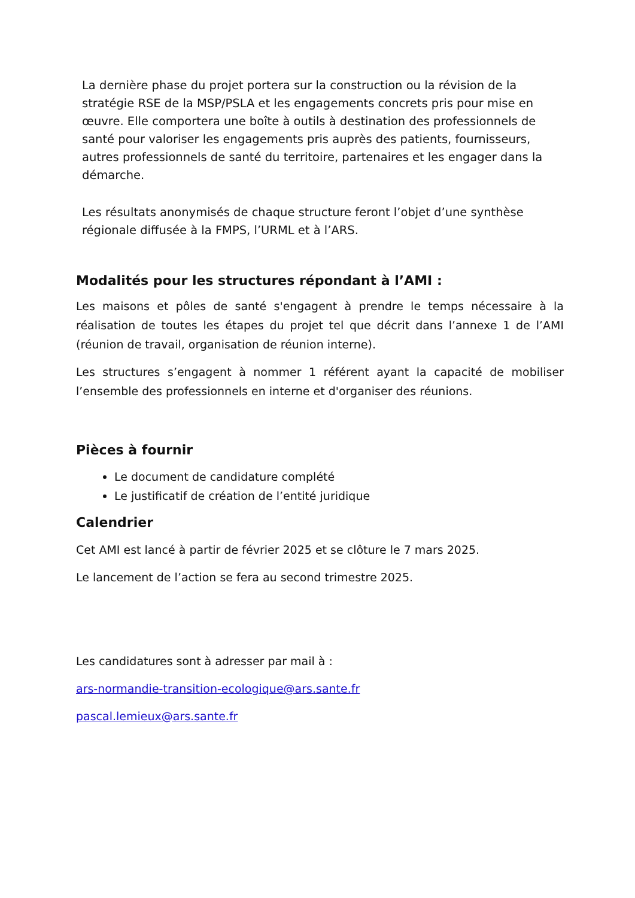La dernière phase du projet portera sur la construction ou la révision de la stratégie RSE de la MSP/PSLA et les engagements concrets pris pour mise en œuvre. Elle comportera une boîte à outils à destination des professionnels de santé pour valoriser les engagements pris auprès des patients, fournisseurs, autres professionnels de santé du territoire, partenaires et les engager dans la démarche.
Les résultats anonymisés de chaque structure feront l’objet d’une synthèse régionale diffusée à la FMPS, l’URML et à l’ARS.
Modalités pour les structures répondant à l’AMI :
Les maisons et pôles de santé s'engagent à prendre le temps nécessaire à la réalisation de toutes les étapes du projet tel que décrit dans l’annexe 1 de l’AMI (réunion de travail, organisation de réunion interne).
Les structures s’engagent à nommer 1 référent ayant la capacité de mobiliser l’ensemble des professionnels en interne et d'organiser des réunions.
Pièces à fournir
Le document de candidature complété
Le justificatif de création de l’entité juridique
Calendrier
Cet AMI est lancé à partir de février 2025 et se clôture le 7 mars 2025.
Le lancement de l’action se fera au second trimestre 2025.
Les candidatures sont à adresser par mail à :
ars-normandie-transition-ecologique@ars.sante.fr
pascal.lemieux@ars.sante.fr